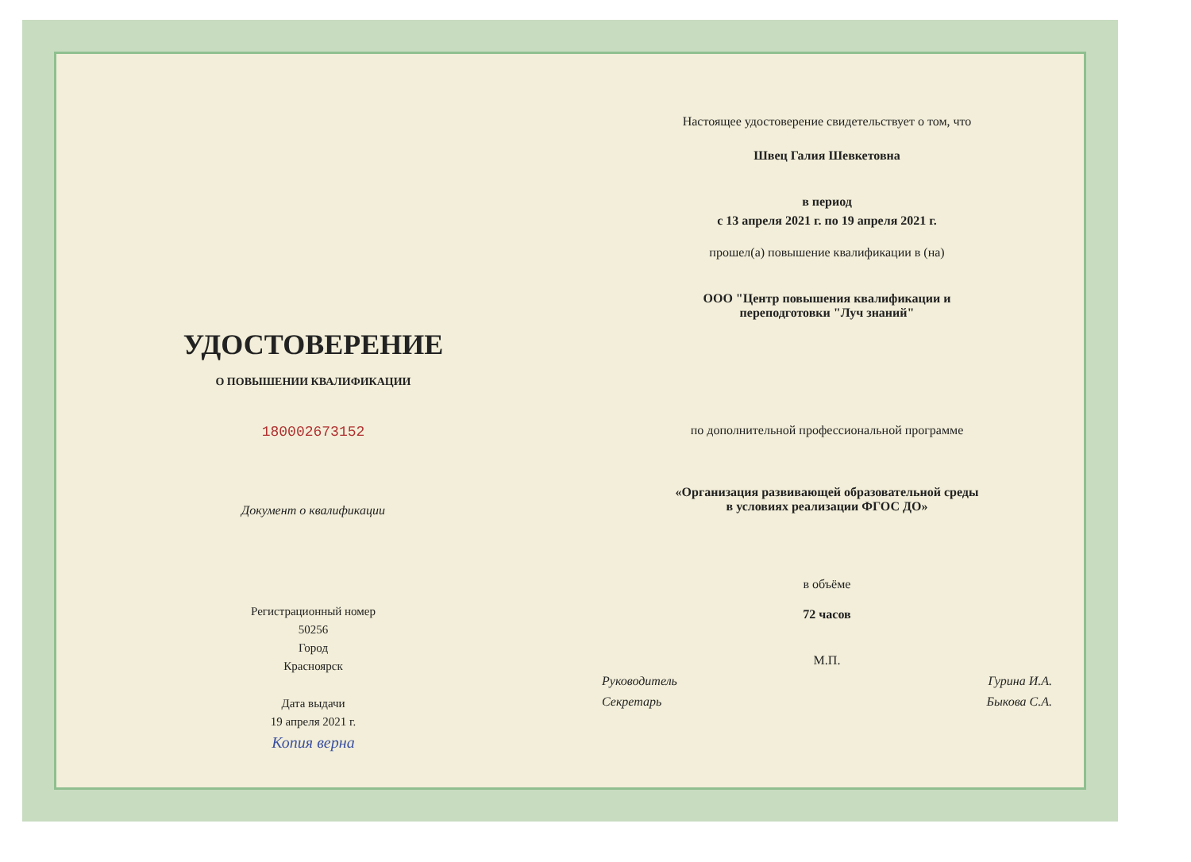УДОСТОВЕРЕНИЕ
О ПОВЫШЕНИИ КВАЛИФИКАЦИИ
180002673152
Документ о квалификации
Регистрационный номер
50256
Город
Красноярск
Дата выдачи
19 апреля 2021 г.
Копия верна
Настоящее удостоверение свидетельствует о том, что
Швец Галия Шевкетовна
в период
с 13 апреля 2021 г. по 19 апреля 2021 г.
прошел(а) повышение квалификации в (на)
ООО "Центр повышения квалификации и
переподготовки "Луч знаний"
по дополнительной профессиональной программе
«Организация развивающей образовательной среды
в условиях реализации ФГОС ДО»
в объёме
72 часов
М.П.
Руководитель Гурина И.А.
Секретарь Быкова С.А.